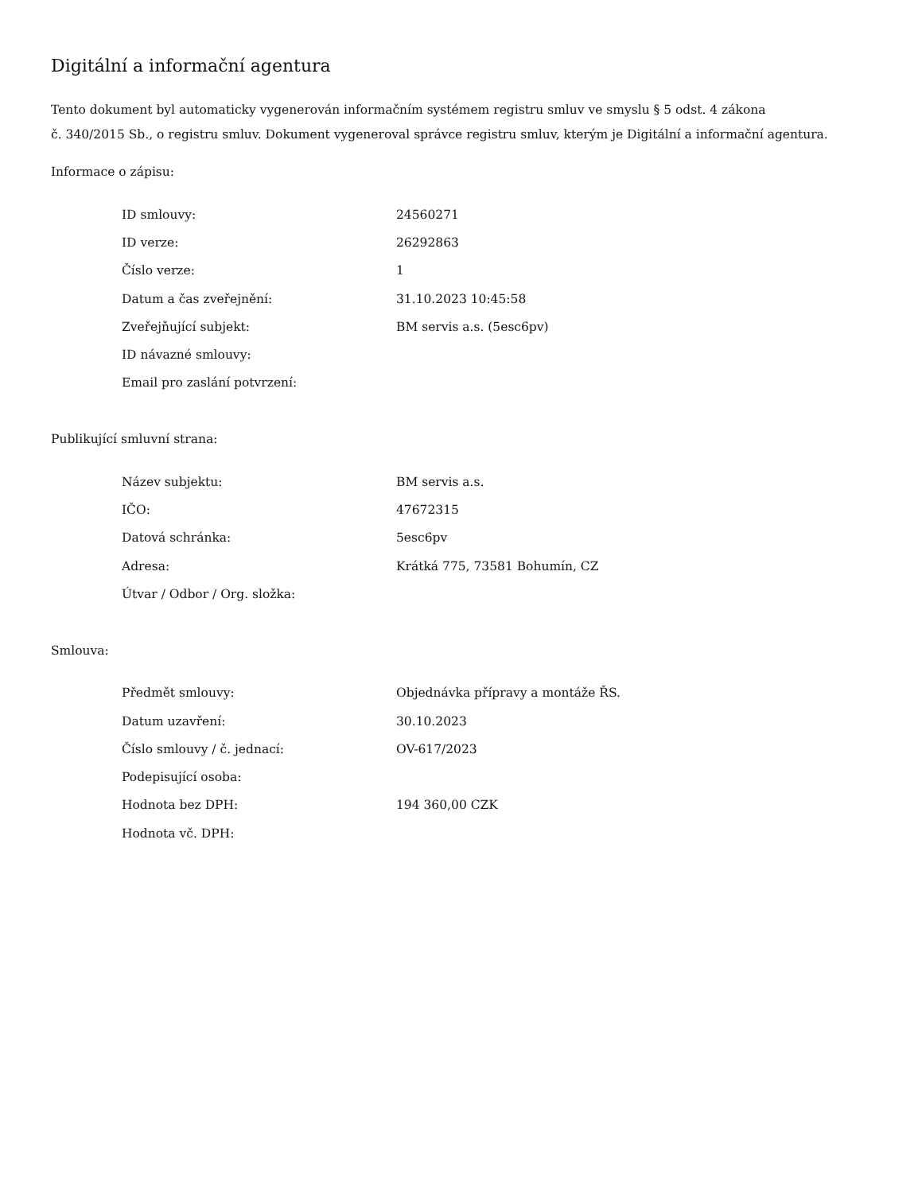Digitální a informační agentura
Tento dokument byl automaticky vygenerován informačním systémem registru smluv ve smyslu § 5 odst. 4 zákona
č. 340/2015 Sb., o registru smluv. Dokument vygeneroval správce registru smluv, kterým je Digitální a informační agentura.
Informace o zápisu:
| ID smlouvy: | 24560271 |
| ID verze: | 26292863 |
| Číslo verze: | 1 |
| Datum a čas zveřejnění: | 31.10.2023 10:45:58 |
| Zveřejňující subjekt: | BM servis a.s. (5esc6pv) |
| ID návazné smlouvy: | |
| Email pro zaslání potvrzení: | |
Publikující smluvní strana:
| Název subjektu: | BM servis a.s. |
| IČO: | 47672315 |
| Datová schránka: | 5esc6pv |
| Adresa: | Krátká 775, 73581 Bohumín, CZ |
| Útvar / Odbor / Org. složka: | |
Smlouva:
| Předmět smlouvy: | Objednávka přípravy a montáže ŘS. |
| Datum uzavření: | 30.10.2023 |
| Číslo smlouvy / č. jednací: | OV-617/2023 |
| Podepisující osoba: | |
| Hodnota bez DPH: | 194 360,00 CZK |
| Hodnota vč. DPH: | |